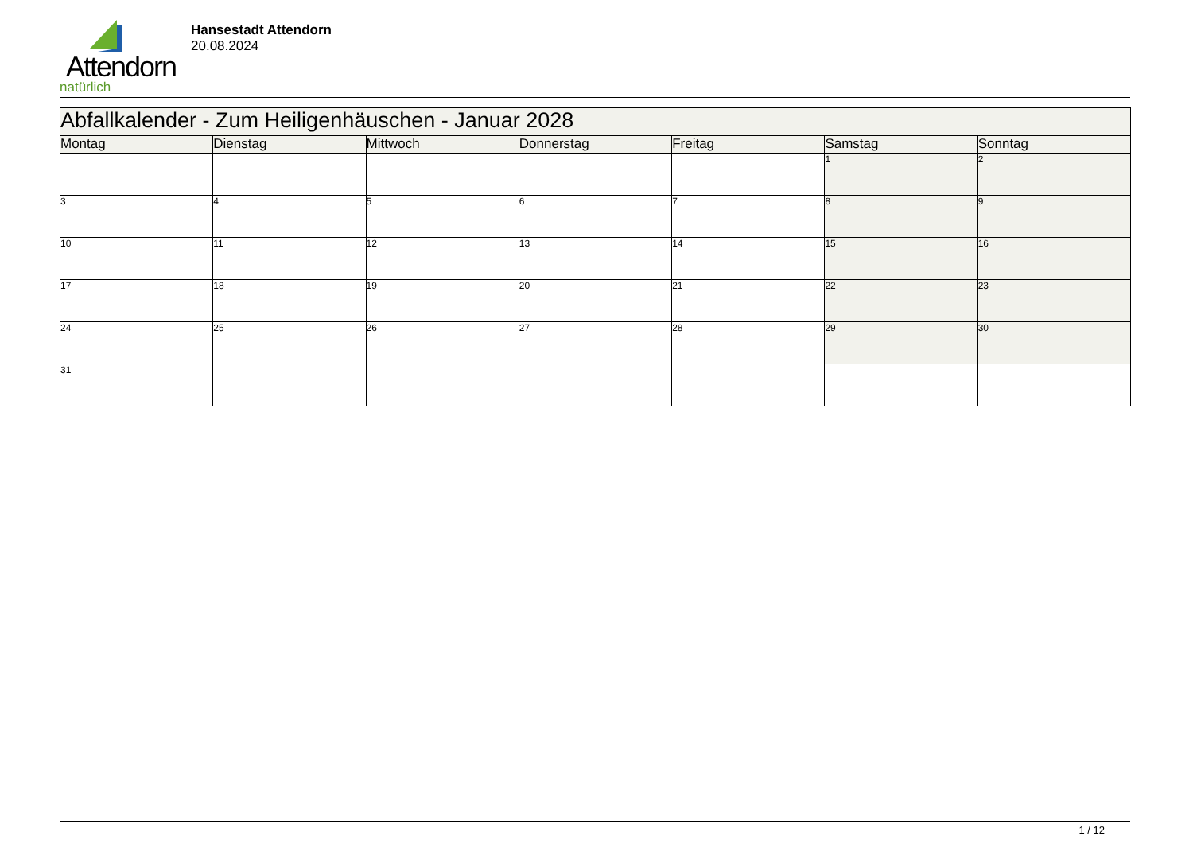Attendorn
natürlich
Hansestadt Attendorn
20.08.2024
| Abfallkalender - Zum Heiligenhäuschen - Januar 2028 | | | | | | |
| Montag | Dienstag | Mittwoch | Donnerstag | Freitag | Samstag | Sonntag |
| | | | | | 1 | 2 |
| 3 | 4 | 5 | 6 | 7 | 8 | 9 |
| 10 | 11 | 12 | 13 | 14 | 15 | 16 |
| 17 | 18 | 19 | 20 | 21 | 22 | 23 |
| 24 | 25 | 26 | 27 | 28 | 29 | 30 |
| 31 | | | | | | |
1 / 12